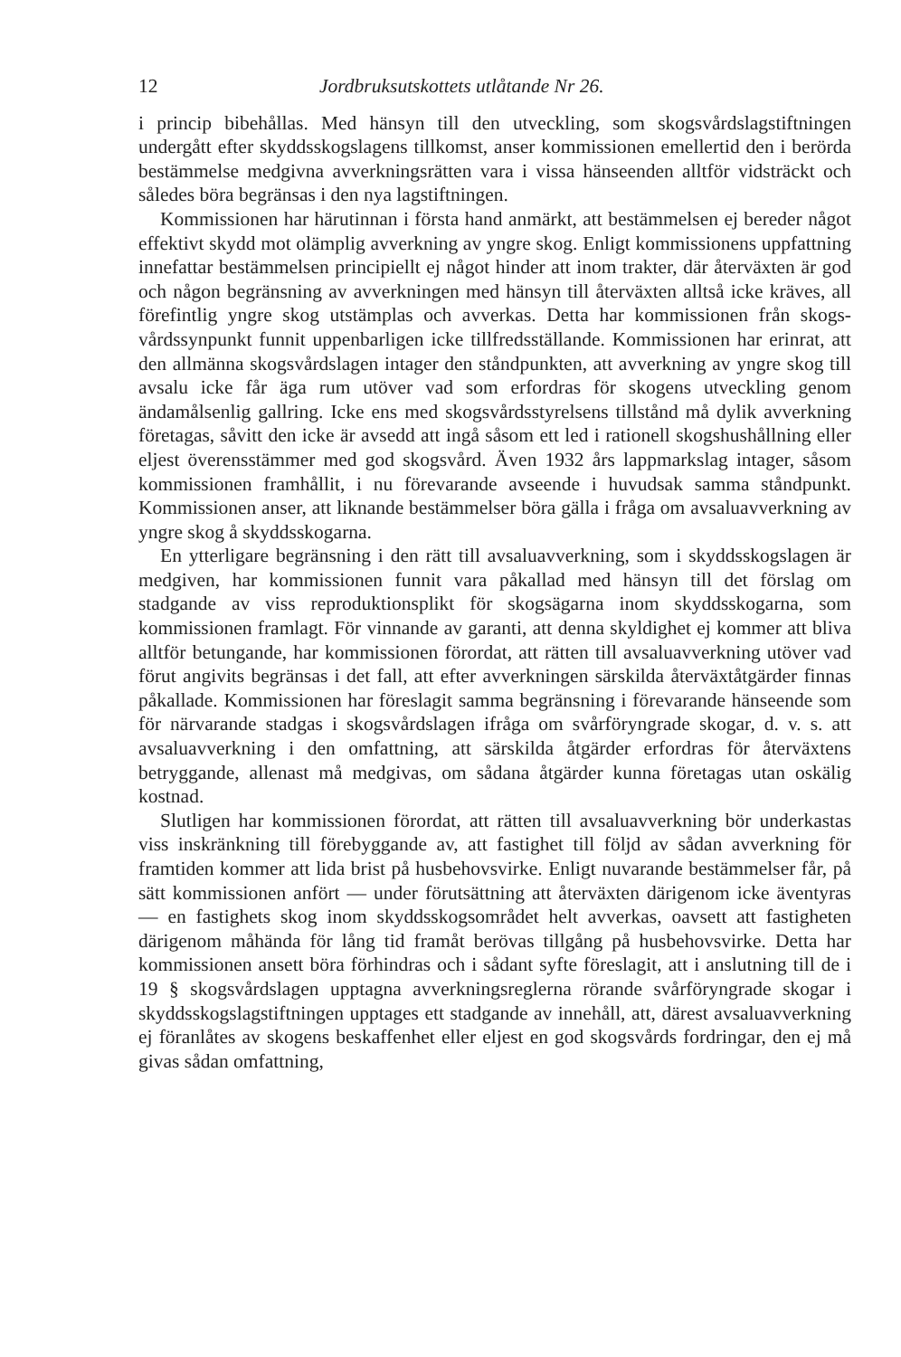12 Jordbruksutskottets utlåtande Nr 26.
i princip bibehållas. Med hänsyn till den utveckling, som skogsvårdslag­stiftningen undergått efter skyddsskogslagens tillkomst, anser kommissionen emellertid den i berörda bestämmelse medgivna avverkningsrätten vara i vissa hänseenden alltför vidsträckt och således böra begränsas i den nya lagstiftningen.
Kommissionen har härutinnan i första hand anmärkt, att bestämmelsen ej bereder något effektivt skydd mot olämplig avverkning av yngre skog. Enligt kommissionens uppfattning innefattar bestämmelsen principiellt ej något hinder att inom trakter, där återväxten är god och någon begränsning av avverkningen med hänsyn till återväxten alltså icke kräves, all förefintlig yngre skog utstämplas och avverkas. Detta har kommissionen från skogs­vårdssynpunkt funnit uppenbarligen icke tillfredsställande. Kommissionen har erinrat, att den allmänna skogsvårdslagen intager den ståndpunkten, att avverkning av yngre skog till avsalu icke får äga rum utöver vad som er­fordras för skogens utveckling genom ändamålsenlig gallring. Icke ens med skogsvårdsstyrelsens tillstånd må dylik avverkning företagas, såvitt den icke är avsedd att ingå såsom ett led i rationell skogshushållning eller eljest över­ensstämmer med god skogsvård. Även 1932 års lappmarkslag intager, så­som kommissionen framhållit, i nu förevarande avseende i huvudsak sam­ma ståndpunkt. Kommissionen anser, att liknande bestämmelser böra gälla i fråga om avsaluavverkning av yngre skog å skyddsskogarna.
En ytterligare begränsning i den rätt till avsaluavverkning, som i skydds­skogslagen är medgiven, har kommissionen funnit vara påkallad med hän­syn till det förslag om stadgande av viss reproduktionsplikt för skogsägarna inom skyddsskogarna, som kommissionen framlagt. För vinnande av ga­ranti, att denna skyldighet ej kommer att bliva alltför betungande, har kom­missionen förordat, att rätten till avsaluavverkning utöver vad förut angivits begränsas i det fall, att efter avverkningen särskilda återväxtåtgärder fin­nas påkallade. Kommissionen har föreslagit samma begränsning i föreva­rande hänseende som för närvarande stadgas i skogsvårdslagen ifråga om svårföryngrade skogar, d. v. s. att avsaluavverkning i den omfattning, att särskilda åtgärder erfordras för återväxtens betryggande, allenast må med­givas, om sådana åtgärder kunna företagas utan oskälig kostnad.
Slutligen har kommissionen förordat, att rätten till avsaluavverkning bör underkastas viss inskränkning till förebyggande av, att fastighet till följd av sådan avverkning för framtiden kommer att lida brist på husbehovsvirke. Enligt nuvarande bestämmelser får, på sätt kommissionen anfört — under förutsättning att återväxten därigenom icke äventyras — en fastighets skog inom skyddsskogsområdet helt avverkas, oavsett att fastigheten därigenom måhända för lång tid framåt berövas tillgång på husbehovsvirke. Detta har kommissionen ansett böra förhindras och i sådant syfte föreslagit, att i an­slutning till de i 19 § skogsvårdslagen upptagna avverkningsreglerna rörande svårföryngrade skogar i skyddsskogslagstiftningen upptages ett stadgande av innehåll, att, därest avsaluavverkning ej föranlåtes av skogens beskaffenhet eller eljest en god skogsvårds fordringar, den ej må givas sådan omfattning,